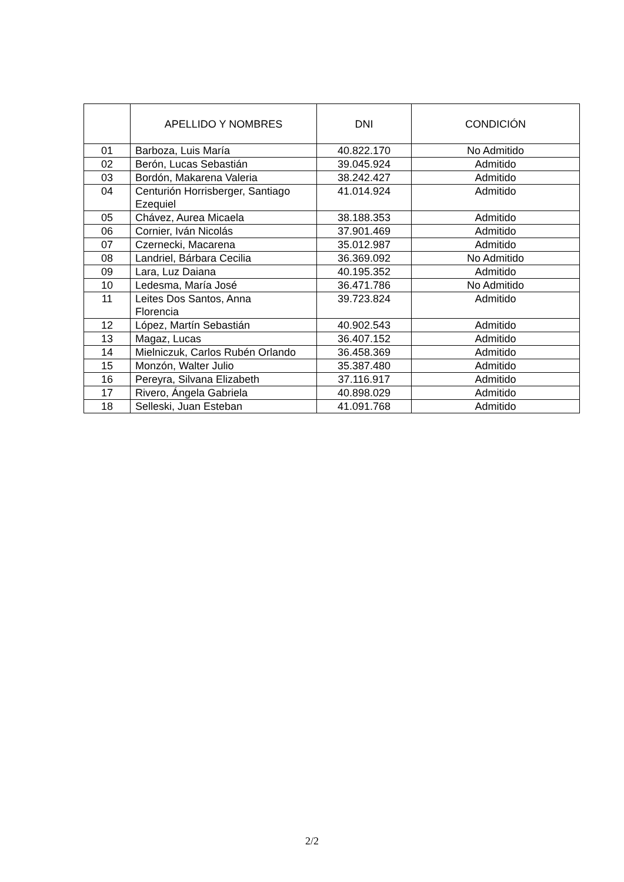| | APELLIDO Y NOMBRES | DNI | CONDICIÓN |
| --- | --- | --- | --- |
| 01 | Barboza, Luis María | 40.822.170 | No Admitido |
| 02 | Berón, Lucas Sebastián | 39.045.924 | Admitido |
| 03 | Bordón, Makarena Valeria | 38.242.427 | Admitido |
| 04 | Centurión Horrisberger, Santiago Ezequiel | 41.014.924 | Admitido |
| 05 | Chávez, Aurea Micaela | 38.188.353 | Admitido |
| 06 | Cornier, Iván Nicolás | 37.901.469 | Admitido |
| 07 | Czernecki, Macarena | 35.012.987 | Admitido |
| 08 | Landriel, Bárbara Cecilia | 36.369.092 | No Admitido |
| 09 | Lara, Luz Daiana | 40.195.352 | Admitido |
| 10 | Ledesma, María José | 36.471.786 | No Admitido |
| 11 | Leites Dos Santos, Anna Florencia | 39.723.824 | Admitido |
| 12 | López, Martín Sebastián | 40.902.543 | Admitido |
| 13 | Magaz, Lucas | 36.407.152 | Admitido |
| 14 | Mielniczuk, Carlos Rubén Orlando | 36.458.369 | Admitido |
| 15 | Monzón, Walter Julio | 35.387.480 | Admitido |
| 16 | Pereyra, Silvana Elizabeth | 37.116.917 | Admitido |
| 17 | Rivero, Ángela Gabriela | 40.898.029 | Admitido |
| 18 | Selleski, Juan Esteban | 41.091.768 | Admitido |
2/2